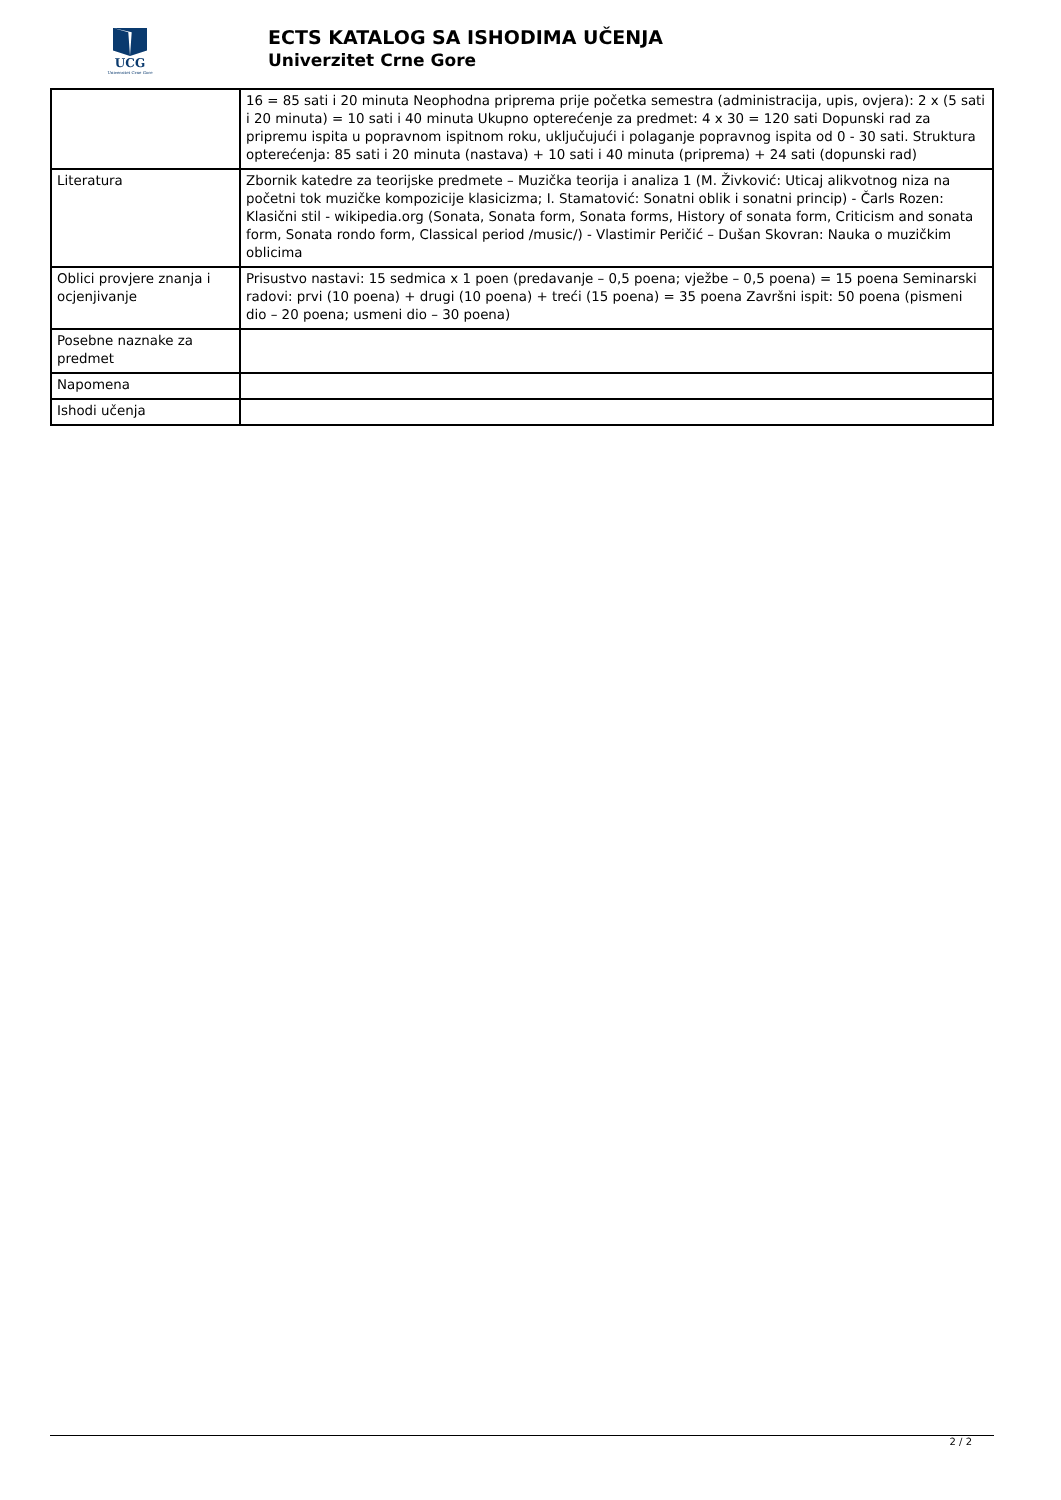UCG
Univerzitet Crne Gore
ECTS KATALOG SA ISHODIMA UČENJA
Univerzitet Crne Gore
| | 16 = 85 sati i 20 minuta Neophodna priprema prije početka semestra (administracija, upis, ovjera): 2 x (5 sati i 20 minuta) = 10 sati i 40 minuta Ukupno opterećenje za predmet: 4 x 30 = 120 sati Dopunski rad za pripremu ispita u popravnom ispitnom roku, uključujući i polaganje popravnog ispita od 0 - 30 sati. Struktura opterećenja: 85 sati i 20 minuta (nastava) + 10 sati i 40 minuta (priprema) + 24 sati (dopunski rad) |
| Literatura | Zbornik katedre za teorijske predmete – Muzička teorija i analiza 1 (M. Živković: Uticaj alikvotnog niza na početni tok muzičke kompozicije klasicizma; I. Stamatović: Sonatni oblik i sonatni princip) - Čarls Rozen: Klasični stil - wikipedia.org (Sonata, Sonata form, Sonata forms, History of sonata form, Criticism and sonata form, Sonata rondo form, Classical period /music/) - Vlastimir Peričić – Dušan Skovran: Nauka o muzičkim oblicima |
| Oblici provjere znanja i ocjenjivanje | Prisustvo nastavi: 15 sedmica x 1 poen (predavanje – 0,5 poena; vježbe – 0,5 poena) = 15 poena Seminarski radovi: prvi (10 poena) + drugi (10 poena) + treći (15 poena) = 35 poena Završni ispit: 50 poena (pismeni dio – 20 poena; usmeni dio – 30 poena) |
| Posebne naznake za predmet | |
| Napomena | |
| Ishodi učenja | |
2 / 2